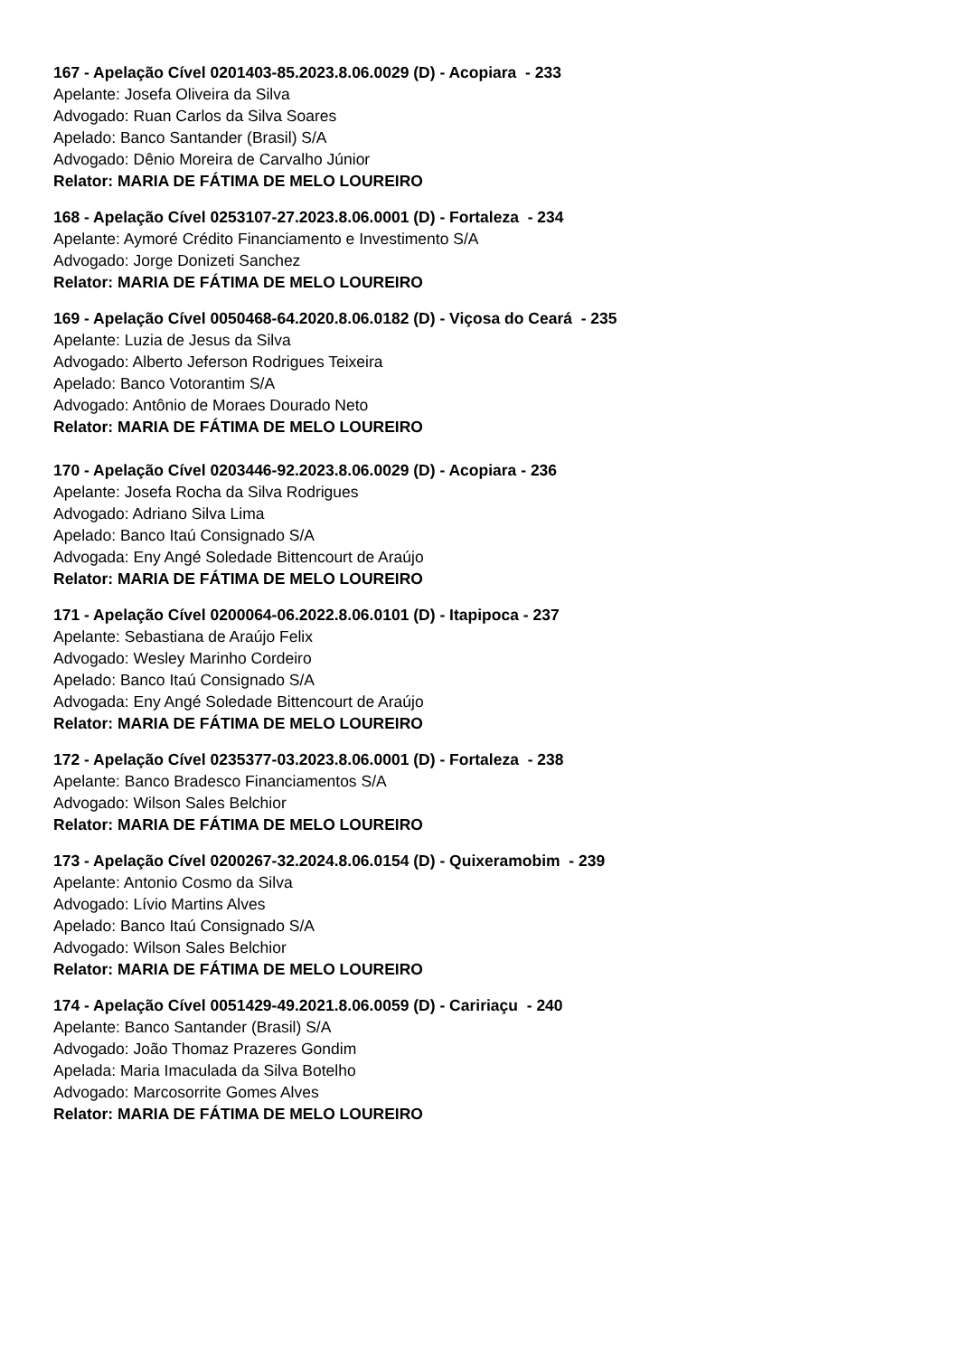167 - Apelação Cível 0201403-85.2023.8.06.0029 (D) - Acopiara - 233
Apelante: Josefa Oliveira da Silva
Advogado: Ruan Carlos da Silva Soares
Apelado: Banco Santander (Brasil) S/A
Advogado: Dênio Moreira de Carvalho Júnior
Relator: MARIA DE FÁTIMA DE MELO LOUREIRO
168 - Apelação Cível 0253107-27.2023.8.06.0001 (D) - Fortaleza - 234
Apelante: Aymoré Crédito Financiamento e Investimento S/A
Advogado: Jorge Donizeti Sanchez
Relator: MARIA DE FÁTIMA DE MELO LOUREIRO
169 - Apelação Cível 0050468-64.2020.8.06.0182 (D) - Viçosa do Ceará - 235
Apelante: Luzia de Jesus da Silva
Advogado: Alberto Jeferson Rodrigues Teixeira
Apelado: Banco Votorantim S/A
Advogado: Antônio de Moraes Dourado Neto
Relator: MARIA DE FÁTIMA DE MELO LOUREIRO
170 - Apelação Cível 0203446-92.2023.8.06.0029 (D) - Acopiara - 236
Apelante: Josefa Rocha da Silva Rodrigues
Advogado: Adriano Silva Lima
Apelado: Banco Itaú Consignado S/A
Advogada: Eny Angé Soledade Bittencourt de Araújo
Relator: MARIA DE FÁTIMA DE MELO LOUREIRO
171 - Apelação Cível 0200064-06.2022.8.06.0101 (D) - Itapipoca - 237
Apelante: Sebastiana de Araújo Felix
Advogado: Wesley Marinho Cordeiro
Apelado: Banco Itaú Consignado S/A
Advogada: Eny Angé Soledade Bittencourt de Araújo
Relator: MARIA DE FÁTIMA DE MELO LOUREIRO
172 - Apelação Cível 0235377-03.2023.8.06.0001 (D) - Fortaleza - 238
Apelante: Banco Bradesco Financiamentos S/A
Advogado: Wilson Sales Belchior
Relator: MARIA DE FÁTIMA DE MELO LOUREIRO
173 - Apelação Cível 0200267-32.2024.8.06.0154 (D) - Quixeramobim - 239
Apelante: Antonio Cosmo da Silva
Advogado: Lívio Martins Alves
Apelado: Banco Itaú Consignado S/A
Advogado: Wilson Sales Belchior
Relator: MARIA DE FÁTIMA DE MELO LOUREIRO
174 - Apelação Cível 0051429-49.2021.8.06.0059 (D) - Caririaçu - 240
Apelante: Banco Santander (Brasil) S/A
Advogado: João Thomaz Prazeres Gondim
Apelada: Maria Imaculada da Silva Botelho
Advogado: Marcosorrite Gomes Alves
Relator: MARIA DE FÁTIMA DE MELO LOUREIRO